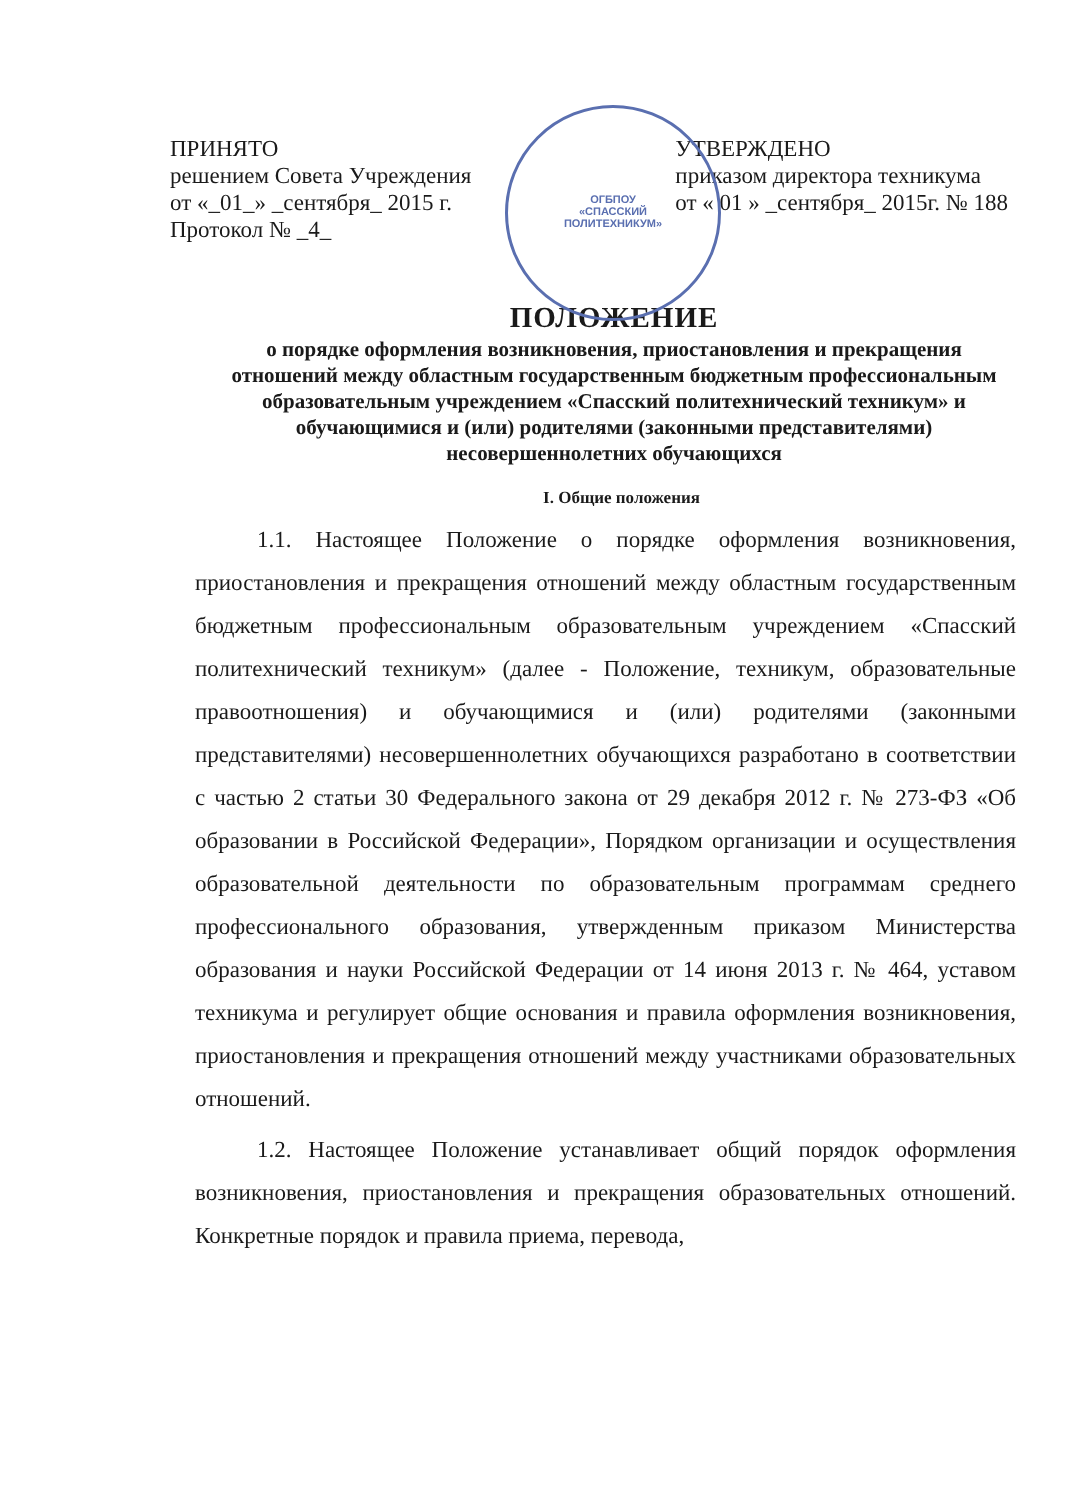ОГБПОУ
«СПАССКИЙ
ПОЛИТЕХНИКУМ»
ПРИНЯТО
решением Совета Учреждения
от «_01_» _сентября_ 2015 г.
Протокол № _4_
УТВЕРЖДЕНО
приказом директора техникума
от « 01 » _сентября_ 2015г. № 188
ПОЛОЖЕНИЕ
о порядке оформления возникновения, приостановления и прекращения отношений между областным государственным бюджетным профессиональным образовательным учреждением «Спасский политехнический техникум» и обучающимися и (или) родителями (законными представителями) несовершеннолетних обучающихся
I. Общие положения
1.1. Настоящее Положение о порядке оформления возникновения, приостановления и прекращения отношений между областным государственным бюджетным профессиональным образовательным учреждением «Спасский политехнический техникум» (далее - Положение, техникум, образовательные правоотношения) и обучающимися и (или) родителями (законными представителями) несовершеннолетних обучающихся разработано в соответствии с частью 2 статьи 30 Федерального закона от 29 декабря 2012 г. № 273-ФЗ «Об образовании в Российской Федерации», Порядком организации и осуществления образовательной деятельности по образовательным программам среднего профессионального образования, утвержденным приказом Министерства образования и науки Российской Федерации от 14 июня 2013 г. № 464, уставом техникума и регулирует общие основания и правила оформления возникновения, приостановления и прекращения отношений между участниками образовательных отношений.
1.2. Настоящее Положение устанавливает общий порядок оформления возникновения, приостановления и прекращения образовательных отношений. Конкретные порядок и правила приема, перевода,